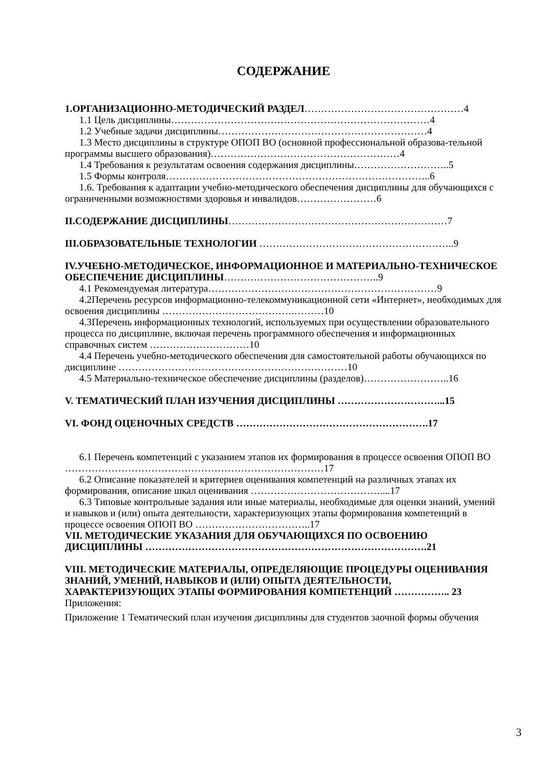СОДЕРЖАНИЕ
1.ОРГАНИЗАЦИОННО-МЕТОДИЧЕСКИЙ РАЗДЕЛ…………………………………………4
1.1 Цель дисциплины……………………………………………………………………4
1.2 Учебные задачи дисциплины………………………………………………………4
1.3 Место дисциплины в структуре ОПОП ВО (основной профессиональной образова-тельной программы высшего образования)…………………………………………………4
1.4 Требования к результатам освоения содержания дисциплины………………………..5
1.5 Формы контроля……………………………………………………………………..6
1.6. Требования к адаптации учебно-методического обеспечения дисциплины для обучающихся с ограниченными возможностями здоровья и инвалидов……………………6
II.СОДЕРЖАНИЕ ДИСЦИПЛИНЫ…………………………………………………………7
III.ОБРАЗОВАТЕЛЬНЫЕ ТЕХНОЛОГИИ …………………………………………………..9
IV.УЧЕБНО-МЕТОДИЧЕСКОЕ, ИНФОРМАЦИОННОЕ И МАТЕРИАЛЬНО-ТЕХНИЧЕСКОЕ ОБЕСПЕЧЕНИЕ ДИСЦИПЛИНЫ………………………………………..9
4.1 Рекомендуемая литература……………………………………………………………9
4.2Перечень ресурсов информационно-телекоммуникационной сети «Интернет», необходимых для освоения дисциплины ………………………………….………10
4.3Перечень информационных технологий, используемых при осуществлении образовательного процесса по дисциплине, включая перечень программного обеспечения и информационных справочных систем …………………………10
4.4 Перечень учебно-методического обеспечения для самостоятельной работы обучающихся по дисциплине ……………………………………………………………10
4.5 Материально-техническое обеспечение дисциплины (разделов)……………………..16
V. ТЕМАТИЧЕСКИЙ ПЛАН ИЗУЧЕНИЯ ДИСЦИПЛИНЫ …………………………...15
VI. ФОНД ОЦЕНОЧНЫХ СРЕДСТВ ………………………………………………….17
6.1 Перечень компетенций с указанием этапов их формирования в процессе освоения ОПОП ВО ……………………………………………………………………17
6.2 Описание показателей и критериев оценивания компетенций на различных этапах их формирования, описание шкал оценивания …………………………………....17
6.3 Типовые контрольные задания или иные материалы, необходимые для оценки знаний, умений и навыков и (или) опыта деятельности, характеризующих этапы формирования компетенций в процессе освоения ОПОП ВО ……………………………..17
VII. МЕТОДИЧЕСКИЕ УКАЗАНИЯ ДЛЯ ОБУЧАЮЩИХСЯ ПО ОСВОЕНИЮ ДИСЦИПЛИНЫ ………………………………………………………………………….21
VIII. МЕТОДИЧЕСКИЕ МАТЕРИАЛЫ, ОПРЕДЕЛЯЮЩИЕ ПРОЦЕДУРЫ ОЦЕНИВАНИЯ ЗНАНИЙ, УМЕНИЙ, НАВЫКОВ И (ИЛИ) ОПЫТА ДЕЯТЕЛЬНОСТИ, ХАРАКТЕРИЗУЮЩИХ ЭТАПЫ ФОРМИРОВАНИЯ КОМПЕТЕНЦИЙ …………….. 23
Приложения:
Приложение 1 Тематический план изучения дисциплины для студентов заочной формы обучения
3